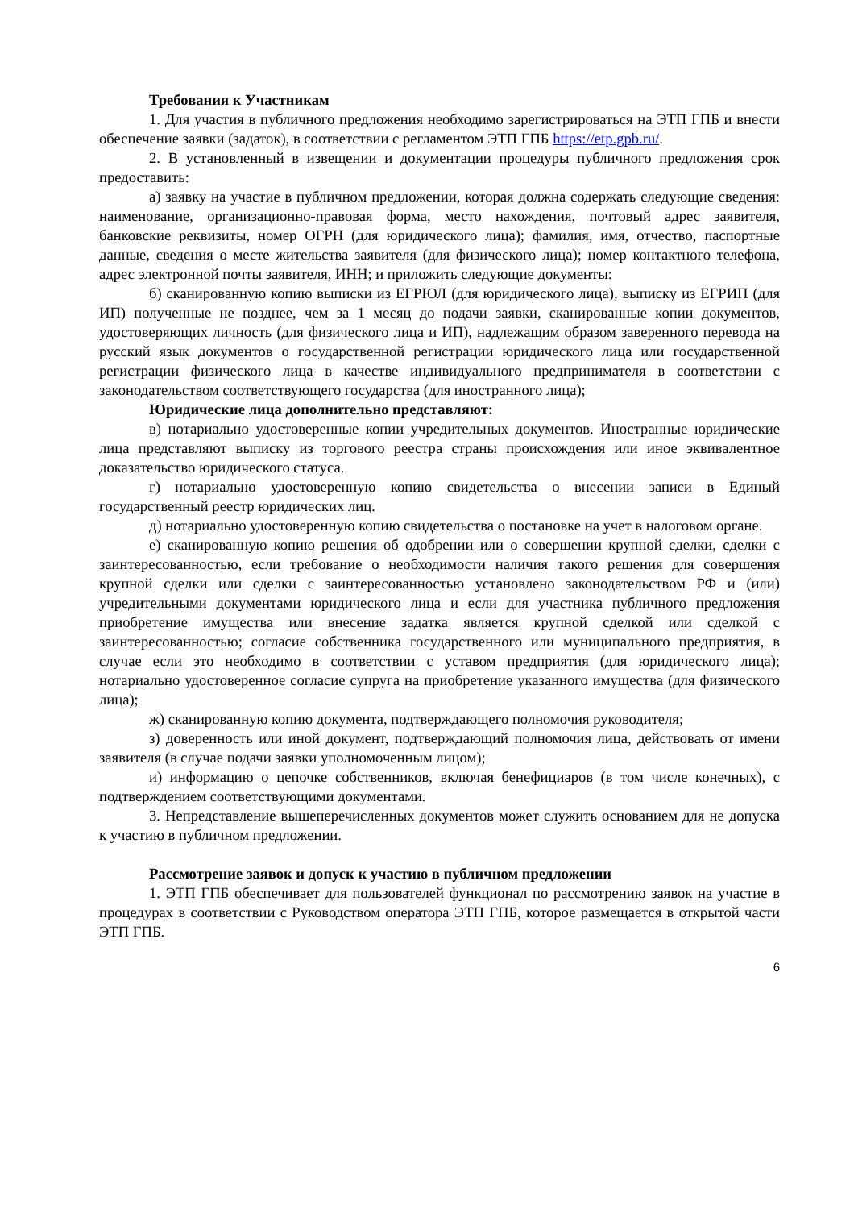Требования к Участникам
1. Для участия в публичного предложения необходимо зарегистрироваться на ЭТП ГПБ и внести обеспечение заявки (задаток), в соответствии с регламентом ЭТП ГПБ https://etp.gpb.ru/.
2. В установленный в извещении и документации процедуры публичного предложения срок предоставить:
а) заявку на участие в публичном предложении, которая должна содержать следующие сведения: наименование, организационно-правовая форма, место нахождения, почтовый адрес заявителя, банковские реквизиты, номер ОГРН (для юридического лица); фамилия, имя, отчество, паспортные данные, сведения о месте жительства заявителя (для физического лица); номер контактного телефона, адрес электронной почты заявителя, ИНН; и приложить следующие документы:
б) сканированную копию выписки из ЕГРЮЛ (для юридического лица), выписку из ЕГРИП (для ИП) полученные не позднее, чем за 1 месяц до подачи заявки, сканированные копии документов, удостоверяющих личность (для физического лица и ИП), надлежащим образом заверенного перевода на русский язык документов о государственной регистрации юридического лица или государственной регистрации физического лица в качестве индивидуального предпринимателя в соответствии с законодательством соответствующего государства (для иностранного лица);
Юридические лица дополнительно представляют:
в) нотариально удостоверенные копии учредительных документов. Иностранные юридические лица представляют выписку из торгового реестра страны происхождения или иное эквивалентное доказательство юридического статуса.
г) нотариально удостоверенную копию свидетельства о внесении записи в Единый государственный реестр юридических лиц.
д) нотариально удостоверенную копию свидетельства о постановке на учет в налоговом органе.
е) сканированную копию решения об одобрении или о совершении крупной сделки, сделки с заинтересованностью, если требование о необходимости наличия такого решения для совершения крупной сделки или сделки с заинтересованностью установлено законодательством РФ и (или) учредительными документами юридического лица и если для участника публичного предложения приобретение имущества или внесение задатка является крупной сделкой или сделкой с заинтересованностью; согласие собственника государственного или муниципального предприятия, в случае если это необходимо в соответствии с уставом предприятия (для юридического лица); нотариально удостоверенное согласие супруга на приобретение указанного имущества (для физического лица);
ж) сканированную копию документа, подтверждающего полномочия руководителя;
з) доверенность или иной документ, подтверждающий полномочия лица, действовать от имени заявителя (в случае подачи заявки уполномоченным лицом);
и) информацию о цепочке собственников, включая бенефициаров (в том числе конечных), с подтверждением соответствующими документами.
3. Непредставление вышеперечисленных документов может служить основанием для не допуска к участию в публичном предложении.
Рассмотрение заявок и допуск к участию в публичном предложении
1. ЭТП ГПБ обеспечивает для пользователей функционал по рассмотрению заявок на участие в процедурах в соответствии с Руководством оператора ЭТП ГПБ, которое размещается в открытой части ЭТП ГПБ.
6